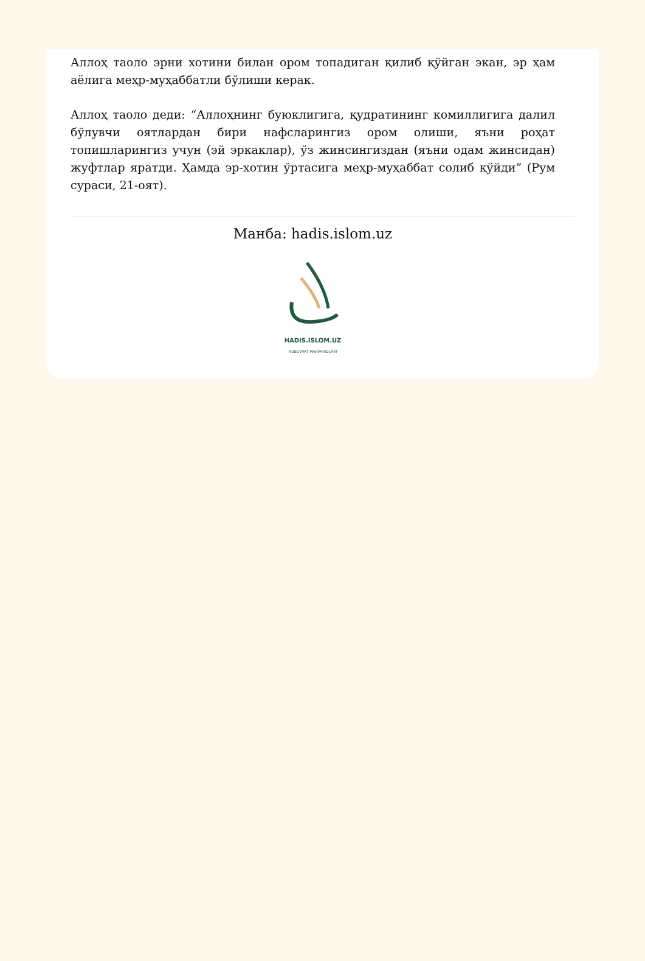Аллоҳ таоло эрни хотини билан ором топадиган қилиб қўйган экан, эр ҳам аёлига меҳр-муҳаббатли бўлиши керак.
Аллоҳ таоло деди: “Аллоҳнинг буюклигига, қудратининг комиллигига далил бўлувчи оятлардан бири нафсларингиз ором олиши, яъни роҳат топишларингиз учун (эй эркаклар), ўз жинсингиздан (яъни одам жинсидан) жуфтлар яратди. Ҳамда эр-хотин ўртасига меҳр-муҳаббат солиб қўйди” (Рум сураси, 21-оят).
Манба: hadis.islom.uz
HADIS.ISLOM.UZ
NUBUVVAT MARVARIDLARI